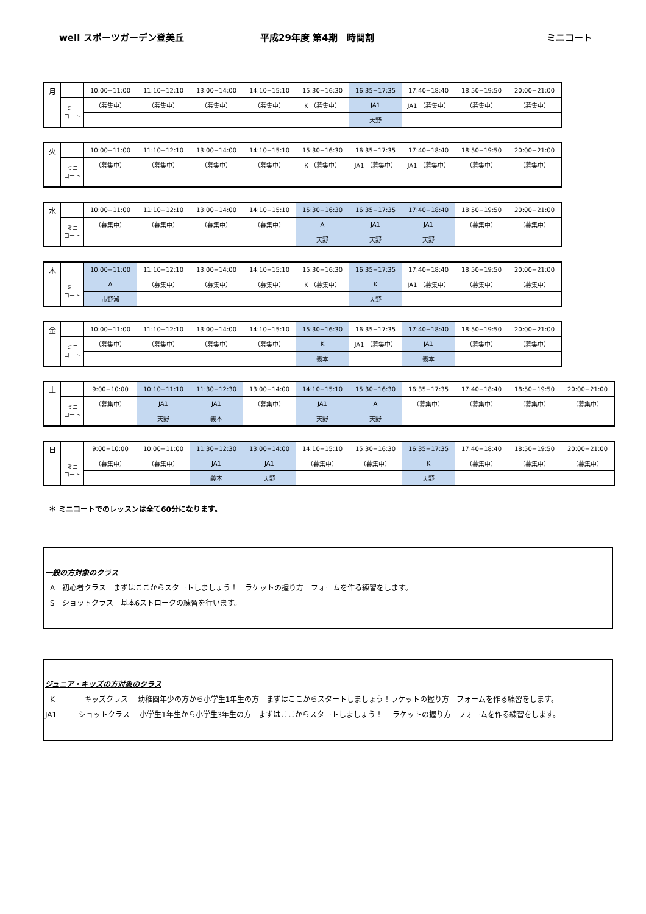well スポーツガーデン登美丘 平成29年度 第4期　時間割 ミニコート
| 月 | | 10:00−11:00 | 11:10−12:10 | 13:00−14:00 | 14:10−15:10 | 15:30−16:30 | 16:35−17:35 | 17:40−18:40 | 18:50−19:50 | 20:00−21:00 |
| | ミニ コート | （募集中） | （募集中） | （募集中） | （募集中） | K （募集中） | JA1 | JA1 （募集中） | （募集中） | （募集中） |
| | | | | | | | 天野 | | | |
| 火 | | 10:00−11:00 | 11:10−12:10 | 13:00−14:00 | 14:10−15:10 | 15:30−16:30 | 16:35−17:35 | 17:40−18:40 | 18:50−19:50 | 20:00−21:00 |
| | ミニ コート | （募集中） | （募集中） | （募集中） | （募集中） | K （募集中） | JA1 （募集中） | JA1 （募集中） | （募集中） | （募集中） |
| 水 | | 10:00−11:00 | 11:10−12:10 | 13:00−14:00 | 14:10−15:10 | 15:30−16:30 | 16:35−17:35 | 17:40−18:40 | 18:50−19:50 | 20:00−21:00 |
| | ミニ コート | （募集中） | （募集中） | （募集中） | （募集中） | A | JA1 | JA1 | （募集中） | （募集中） |
| | | | | | | 天野 | 天野 | 天野 | | |
| 木 | | 10:00−11:00 | 11:10−12:10 | 13:00−14:00 | 14:10−15:10 | 15:30−16:30 | 16:35−17:35 | 17:40−18:40 | 18:50−19:50 | 20:00−21:00 |
| | ミニ コート | A | （募集中） | （募集中） | （募集中） | K （募集中） | K | JA1 （募集中） | （募集中） | （募集中） |
| | | 市野瀬 | | | | | 天野 | | | |
| 金 | | 10:00−11:00 | 11:10−12:10 | 13:00−14:00 | 14:10−15:10 | 15:30−16:30 | 16:35−17:35 | 17:40−18:40 | 18:50−19:50 | 20:00−21:00 |
| | ミニ コート | （募集中） | （募集中） | （募集中） | （募集中） | K | JA1 （募集中） | JA1 | （募集中） | （募集中） |
| | | | | | | 義本 | | 義本 | | |
| 土 | | 9:00−10:00 | 10:10−11:10 | 11:30−12:30 | 13:00−14:00 | 14:10−15:10 | 15:30−16:30 | 16:35−17:35 | 17:40−18:40 | 18:50−19:50 | 20:00−21:00 |
| | ミニ コート | （募集中） | JA1 | JA1 | （募集中） | JA1 | A | （募集中） | （募集中） | （募集中） | （募集中） |
| | | | 天野 | 義本 | | 天野 | 天野 | | | | |
| 日 | | 9:00−10:00 | 10:00−11:00 | 11:30−12:30 | 13:00−14:00 | 14:10−15:10 | 15:30−16:30 | 16:35−17:35 | 17:40−18:40 | 18:50−19:50 | 20:00−21:00 |
| | ミニ コート | （募集中） | （募集中） | JA1 | JA1 | （募集中） | （募集中） | K | （募集中） | （募集中） | （募集中） |
| | | | | 義本 | 天野 | | | 天野 | | | |
＊ ミニコートでのレッスンは全て60分になります。
一般の方対象のクラス
A　初心者クラス　まずはここからスタートしましょう！　ラケットの握り方　フォームを作る練習をします。
S　ショットクラス　基本6ストロークの練習を行います。
ジュニア・キッズの方対象のクラス
K　　　　キッズクラス　 幼稚園年少の方から小学生1年生の方　まずはここからスタートしましょう！ラケットの握り方　フォームを作る練習をします。
JA1　　　ショットクラス　 小学生1年生から小学生3年生の方　まずはここからスタートしましょう！　 ラケットの握り方　フォームを作る練習をします。